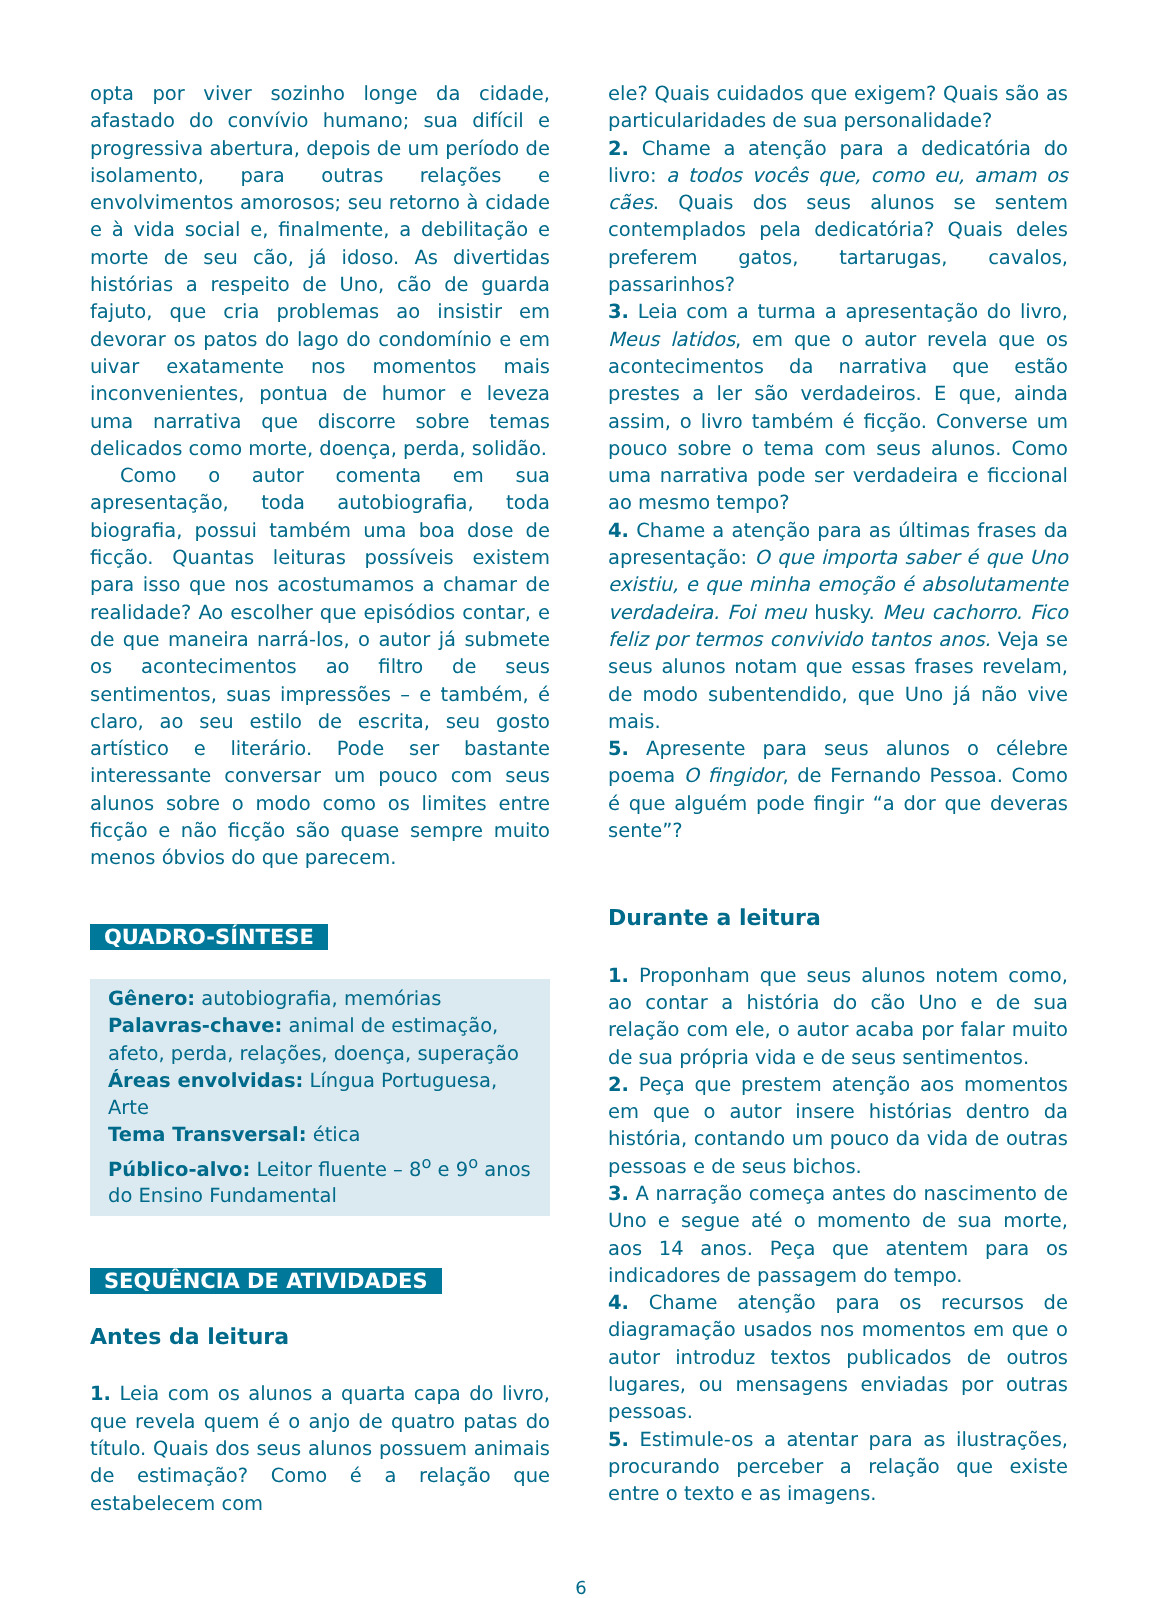opta por viver sozinho longe da cidade, afastado do convívio humano; sua difícil e progressiva abertura, depois de um período de isolamento, para outras relações e envolvimentos amorosos; seu retorno à cidade e à vida social e, finalmente, a debilitação e morte de seu cão, já idoso. As divertidas histórias a respeito de Uno, cão de guarda fajuto, que cria problemas ao insistir em devorar os patos do lago do condomínio e em uivar exatamente nos momentos mais inconvenientes, pontua de humor e leveza uma narrativa que discorre sobre temas delicados como morte, doença, perda, solidão.
Como o autor comenta em sua apresentação, toda autobiografia, toda biografia, possui também uma boa dose de ficção. Quantas leituras possíveis existem para isso que nos acostumamos a chamar de realidade? Ao escolher que episódios contar, e de que maneira narrá-los, o autor já submete os acontecimentos ao filtro de seus sentimentos, suas impressões – e também, é claro, ao seu estilo de escrita, seu gosto artístico e literário. Pode ser bastante interessante conversar um pouco com seus alunos sobre o modo como os limites entre ficção e não ficção são quase sempre muito menos óbvios do que parecem.
QUADRO-SÍNTESE
Gênero: autobiografia, memórias
Palavras-chave: animal de estimação, afeto, perda, relações, doença, superação
Áreas envolvidas: Língua Portuguesa, Arte
Tema Transversal: ética
Público-alvo: Leitor fluente – 8<sup>o</sup> e 9<sup>o</sup> anos do Ensino Fundamental
SEQUÊNCIA DE ATIVIDADES
Antes da leitura
1. Leia com os alunos a quarta capa do livro, que revela quem é o anjo de quatro patas do título. Quais dos seus alunos possuem animais de estimação? Como é a relação que estabelecem com
ele? Quais cuidados que exigem? Quais são as particularidades de sua personalidade?
2. Chame a atenção para a dedicatória do livro: a todos vocês que, como eu, amam os cães. Quais dos seus alunos se sentem contemplados pela dedicatória? Quais deles preferem gatos, tartarugas, cavalos, passarinhos?
3. Leia com a turma a apresentação do livro, Meus latidos, em que o autor revela que os acontecimentos da narrativa que estão prestes a ler são verdadeiros. E que, ainda assim, o livro também é ficção. Converse um pouco sobre o tema com seus alunos. Como uma narrativa pode ser verdadeira e ficcional ao mesmo tempo?
4. Chame a atenção para as últimas frases da apresentação: O que importa saber é que Uno existiu, e que minha emoção é absolutamente verdadeira. Foi meu husky. Meu cachorro. Fico feliz por termos convivido tantos anos. Veja se seus alunos notam que essas frases revelam, de modo subentendido, que Uno já não vive mais.
5. Apresente para seus alunos o célebre poema O fingidor, de Fernando Pessoa. Como é que alguém pode fingir “a dor que deveras sente”?
Durante a leitura
1. Proponham que seus alunos notem como, ao contar a história do cão Uno e de sua relação com ele, o autor acaba por falar muito de sua própria vida e de seus sentimentos.
2. Peça que prestem atenção aos momentos em que o autor insere histórias dentro da história, contando um pouco da vida de outras pessoas e de seus bichos.
3. A narração começa antes do nascimento de Uno e segue até o momento de sua morte, aos 14 anos. Peça que atentem para os indicadores de passagem do tempo.
4. Chame atenção para os recursos de diagramação usados nos momentos em que o autor introduz textos publicados de outros lugares, ou mensagens enviadas por outras pessoas.
5. Estimule-os a atentar para as ilustrações, procurando perceber a relação que existe entre o texto e as imagens.
6